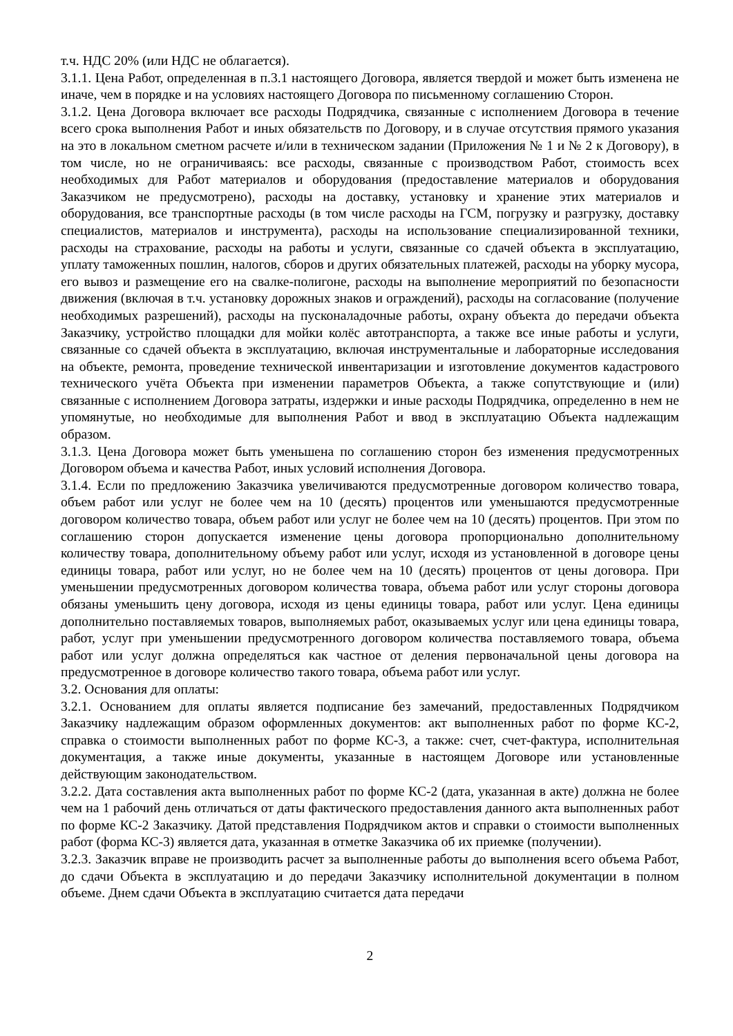т.ч. НДС 20% (или НДС не облагается).
3.1.1. Цена Работ, определенная в п.3.1 настоящего Договора, является твердой и может быть изменена не иначе, чем в порядке и на условиях настоящего Договора по письменному соглашению Сторон.
3.1.2. Цена Договора включает все расходы Подрядчика, связанные с исполнением Договора в течение всего срока выполнения Работ и иных обязательств по Договору, и в случае отсутствия прямого указания на это в локальном сметном расчете и/или в техническом задании (Приложения № 1 и № 2 к Договору), в том числе, но не ограничиваясь: все расходы, связанные с производством Работ, стоимость всех необходимых для Работ материалов и оборудования (предоставление материалов и оборудования Заказчиком не предусмотрено), расходы на доставку, установку и хранение этих материалов и оборудования, все транспортные расходы (в том числе расходы на ГСМ, погрузку и разгрузку, доставку специалистов, материалов и инструмента), расходы на использование специализированной техники, расходы на страхование, расходы на работы и услуги, связанные со сдачей объекта в эксплуатацию, уплату таможенных пошлин, налогов, сборов и других обязательных платежей, расходы на уборку мусора, его вывоз и размещение его на свалке-полигоне, расходы на выполнение мероприятий по безопасности движения (включая в т.ч. установку дорожных знаков и ограждений), расходы на согласование (получение необходимых разрешений), расходы на пусконаладочные работы, охрану объекта до передачи объекта Заказчику, устройство площадки для мойки колёс автотранспорта, а также все иные работы и услуги, связанные со сдачей объекта в эксплуатацию, включая инструментальные и лабораторные исследования на объекте, ремонта, проведение технической инвентаризации и изготовление документов кадастрового технического учёта Объекта при изменении параметров Объекта, а также сопутствующие и (или) связанные с исполнением Договора затраты, издержки и иные расходы Подрядчика, определенно в нем не упомянутые, но необходимые для выполнения Работ и ввод в эксплуатацию Объекта надлежащим образом.
3.1.3. Цена Договора может быть уменьшена по соглашению сторон без изменения предусмотренных Договором объема и качества Работ, иных условий исполнения Договора.
3.1.4. Если по предложению Заказчика увеличиваются предусмотренные договором количество товара, объем работ или услуг не более чем на 10 (десять) процентов или уменьшаются предусмотренные договором количество товара, объем работ или услуг не более чем на 10 (десять) процентов. При этом по соглашению сторон допускается изменение цены договора пропорционально дополнительному количеству товара, дополнительному объему работ или услуг, исходя из установленной в договоре цены единицы товара, работ или услуг, но не более чем на 10 (десять) процентов от цены договора. При уменьшении предусмотренных договором количества товара, объема работ или услуг стороны договора обязаны уменьшить цену договора, исходя из цены единицы товара, работ или услуг. Цена единицы дополнительно поставляемых товаров, выполняемых работ, оказываемых услуг или цена единицы товара, работ, услуг при уменьшении предусмотренного договором количества поставляемого товара, объема работ или услуг должна определяться как частное от деления первоначальной цены договора на предусмотренное в договоре количество такого товара, объема работ или услуг.
3.2. Основания для оплаты:
3.2.1. Основанием для оплаты является подписание без замечаний, предоставленных Подрядчиком Заказчику надлежащим образом оформленных документов: акт выполненных работ по форме КС-2, справка о стоимости выполненных работ по форме КС-3, а также: счет, счет-фактура, исполнительная документация, а также иные документы, указанные в настоящем Договоре или установленные действующим законодательством.
3.2.2. Дата составления акта выполненных работ по форме КС-2 (дата, указанная в акте) должна не более чем на 1 рабочий день отличаться от даты фактического предоставления данного акта выполненных работ по форме КС-2 Заказчику. Датой представления Подрядчиком актов и справки о стоимости выполненных работ (форма КС-3) является дата, указанная в отметке Заказчика об их приемке (получении).
3.2.3. Заказчик вправе не производить расчет за выполненные работы до выполнения всего объема Работ, до сдачи Объекта в эксплуатацию и до передачи Заказчику исполнительной документации в полном объеме. Днем сдачи Объекта в эксплуатацию считается дата передачи
2